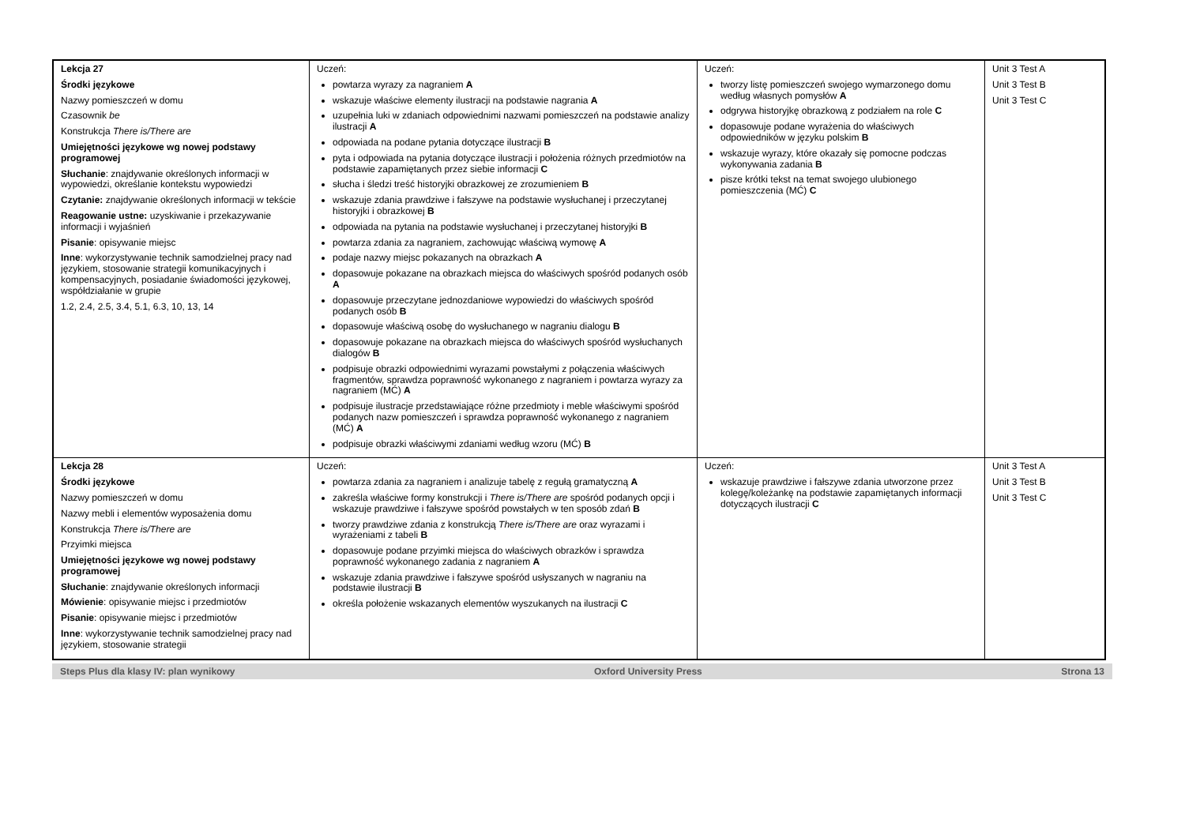| Lekcja 27 Środki językowe Nazwy pomieszczeń w domu Czasownik be Konstrukcja There is/There are Umiejętności językowe wg nowej podstawy programowej Słuchanie : znajdywanie określonych informacji w wypowiedzi, określanie kontekstu wypowiedzi Czytanie: znajdywanie określonych informacji w tekście Reagowanie ustne: uzyskiwanie i przekazywanie informacji i wyjaśnień Pisanie : opisywanie miejsc Inne : wykorzystywanie technik samodzielnej pracy nad językiem, stosowanie strategii komunikacyjnych i kompensacyjnych, posiadanie świadomości językowej, współdziałanie w grupie 1.2, 2.4, 2.5, 3.4, 5.1, 6.3, 10, 13, 14 | Uczeń: powtarza wyrazy za nagraniem A wskazuje właściwe elementy ilustracji na podstawie nagrania A uzupełnia luki w zdaniach odpowiednimi nazwami pomieszczeń na podstawie analizy ilustracji A odpowiada na podane pytania dotyczące ilustracji B pyta i odpowiada na pytania dotyczące ilustracji i położenia różnych przedmiotów na podstawie zapamiętanych przez siebie informacji C słucha i śledzi treść historyjki obrazkowej ze zrozumieniem B wskazuje zdania prawdziwe i fałszywe na podstawie wysłuchanej i przeczytanej historyjki i obrazkowej B odpowiada na pytania na podstawie wysłuchanej i przeczytanej historyjki B powtarza zdania za nagraniem, zachowując właściwą wymowę A podaje nazwy miejsc pokazanych na obrazkach A dopasowuje pokazane na obrazkach miejsca do właściwych spośród podanych osób A dopasowuje przeczytane jednozdaniowe wypowiedzi do właściwych spośród podanych osób B dopasowuje właściwą osobę do wysłuchanego w nagraniu dialogu B dopasowuje pokazane na obrazkach miejsca do właściwych spośród wysłuchanych dialogów B podpisuje obrazki odpowiednimi wyrazami powstałymi z połączenia właściwych fragmentów, sprawdza poprawność wykonanego z nagraniem i powtarza wyrazy za nagraniem (MĆ) A podpisuje ilustracje przedstawiające różne przedmioty i meble właściwymi spośród podanych nazw pomieszczeń i sprawdza poprawność wykonanego z nagraniem (MĆ) A podpisuje obrazki właściwymi zdaniami według wzoru (MĆ) B | Uczeń: tworzy listę pomieszczeń swojego wymarzonego domu według własnych pomysłów A odgrywa historyjkę obrazkową z podziałem na role C dopasowuje podane wyrażenia do właściwych odpowiedników w języku polskim B wskazuje wyrazy, które okazały się pomocne podczas wykonywania zadania B pisze krótki tekst na temat swojego ulubionego pomieszczenia (MĆ) C | Unit 3 Test A Unit 3 Test B Unit 3 Test C |
| Lekcja 28 Środki językowe Nazwy pomieszczeń w domu Nazwy mebli i elementów wyposażenia domu Konstrukcja There is/There are Przyimki miejsca Umiejętności językowe wg nowej podstawy programowej Słuchanie : znajdywanie określonych informacji Mówienie : opisywanie miejsc i przedmiotów Pisanie : opisywanie miejsc i przedmiotów Inne : wykorzystywanie technik samodzielnej pracy nad językiem, stosowanie strategii | Uczeń: powtarza zdania za nagraniem i analizuje tabelę z regułą gramatyczną A zakreśla właściwe formy konstrukcji i There is/There are spośród podanych opcji i wskazuje prawdziwe i fałszywe spośród powstałych w ten sposób zdań B tworzy prawdziwe zdania z konstrukcją There is/There are oraz wyrazami i wyrażeniami z tabeli B dopasowuje podane przyimki miejsca do właściwych obrazków i sprawdza poprawność wykonanego zadania z nagraniem A wskazuje zdania prawdziwe i fałszywe spośród usłyszanych w nagraniu na podstawie ilustracji B określa położenie wskazanych elementów wyszukanych na ilustracji C | Uczeń: wskazuje prawdziwe i fałszywe zdania utworzone przez kolegę/koleżankę na podstawie zapamiętanych informacji dotyczących ilustracji C | Unit 3 Test A Unit 3 Test B Unit 3 Test C |
Steps Plus dla klasy IV: plan wynikowy Oxford University Press Strona 13